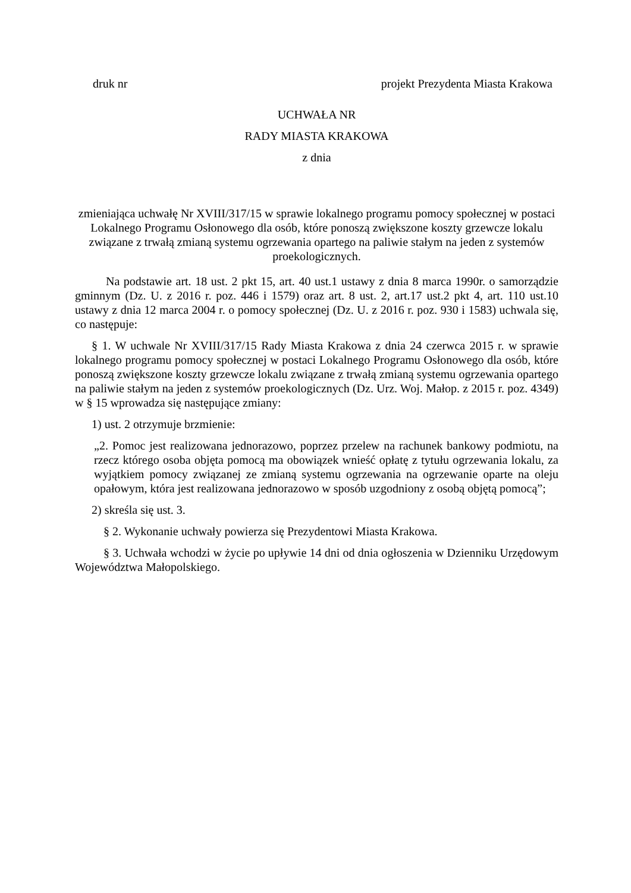druk nr projekt Prezydenta Miasta Krakowa
UCHWAŁA NR
RADY MIASTA KRAKOWA
z dnia
zmieniająca uchwałę Nr XVIII/317/15 w sprawie lokalnego programu pomocy społecznej w postaci Lokalnego Programu Osłonowego dla osób, które ponoszą zwiększone koszty grzewcze lokalu związane z trwałą zmianą systemu ogrzewania opartego na paliwie stałym na jeden z systemów proekologicznych.
Na podstawie art. 18 ust. 2 pkt 15, art. 40 ust.1 ustawy z dnia 8 marca 1990r. o samorządzie gminnym (Dz. U. z 2016 r. poz. 446 i 1579) oraz art. 8 ust. 2, art.17 ust.2 pkt 4, art. 110 ust.10 ustawy z dnia 12 marca 2004 r. o pomocy społecznej (Dz. U. z 2016 r. poz. 930 i 1583) uchwala się, co następuje:
§ 1. W uchwale Nr XVIII/317/15 Rady Miasta Krakowa z dnia 24 czerwca 2015 r. w sprawie lokalnego programu pomocy społecznej w postaci Lokalnego Programu Osłonowego dla osób, które ponoszą zwiększone koszty grzewcze lokalu związane z trwałą zmianą systemu ogrzewania opartego na paliwie stałym na jeden z systemów proekologicznych (Dz. Urz. Woj. Małop. z 2015 r. poz. 4349) w § 15 wprowadza się następujące zmiany:
1) ust. 2 otrzymuje brzmienie:
„2. Pomoc jest realizowana jednorazowo, poprzez przelew na rachunek bankowy podmiotu, na rzecz którego osoba objęta pomocą ma obowiązek wnieść opłatę z tytułu ogrzewania lokalu, za wyjątkiem pomocy związanej ze zmianą systemu ogrzewania na ogrzewanie oparte na oleju opałowym, która jest realizowana jednorazowo w sposób uzgodniony z osobą objętą pomocą”;
2) skreśla się ust. 3.
§ 2. Wykonanie uchwały powierza się Prezydentowi Miasta Krakowa.
§ 3. Uchwała wchodzi w życie po upływie 14 dni od dnia ogłoszenia w Dzienniku Urzędowym Województwa Małopolskiego.